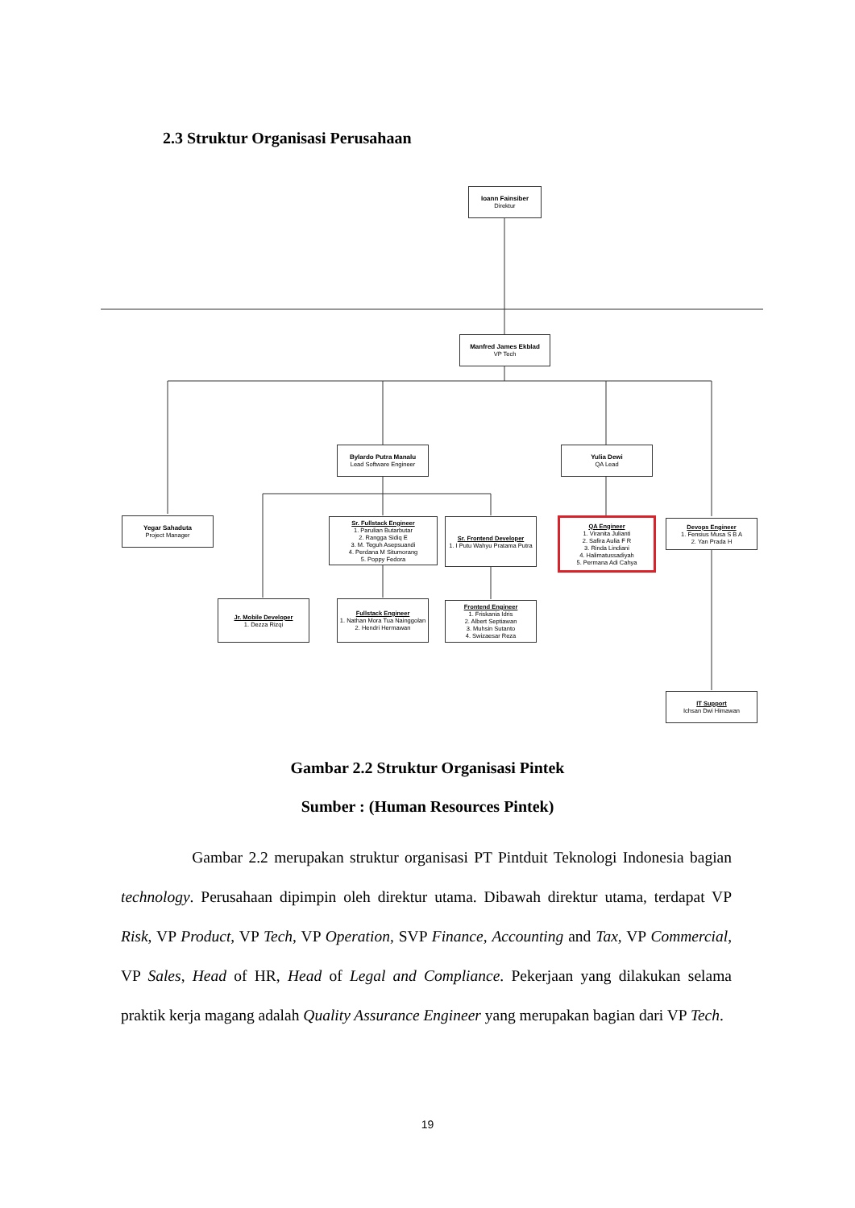2.3 Struktur Organisasi Perusahaan
Ioann Fainsiber
Direktur
Manfred James Ekblad
VP Tech
Bylardo Putra Manalu
Lead Software Engineer
Yulia Dewi
QA Lead
Yegar Sahaduta
Project Manager
Sr. Fullstack Engineer
1. Parulian Butarbutar
2. Rangga Sidiq E
3. M. Teguh Asepsuandi
4. Perdana M Situmorang
5. Poppy Fedora
Sr. Frontend Developer
1. I Putu Wahyu Pratama Putra
QA Engineer
1. Viranita Julianti
2. Safira Aulia F R
3. Rinda Lindiani
4. Halimatussadiyah
5. Permana Adi Cahya
Devops Engineer
1. Fensius Musa S B A
2. Yan Prada H
Jr. Mobile Developer
1. Dezza Rizqi
Fullstack Engineer
1. Nathan Mora Tua Nainggolan
2. Hendri Hermawan
Frontend Engineer
1. Friskania Idris
2. Albert Septiawan
3. Muhsin Sutanto
4. Swizaesar Reza
IT Support
Ichsan Dwi Himawan
Gambar 2.2 Struktur Organisasi Pintek
Sumber : (Human Resources Pintek)
Gambar 2.2 merupakan struktur organisasi PT Pintduit Teknologi Indonesia bagian technology. Perusahaan dipimpin oleh direktur utama. Dibawah direktur utama, terdapat VP Risk, VP Product, VP Tech, VP Operation, SVP Finance, Accounting and Tax, VP Commercial, VP Sales, Head of HR, Head of Legal and Compliance. Pekerjaan yang dilakukan selama praktik kerja magang adalah Quality Assurance Engineer yang merupakan bagian dari VP Tech.
19